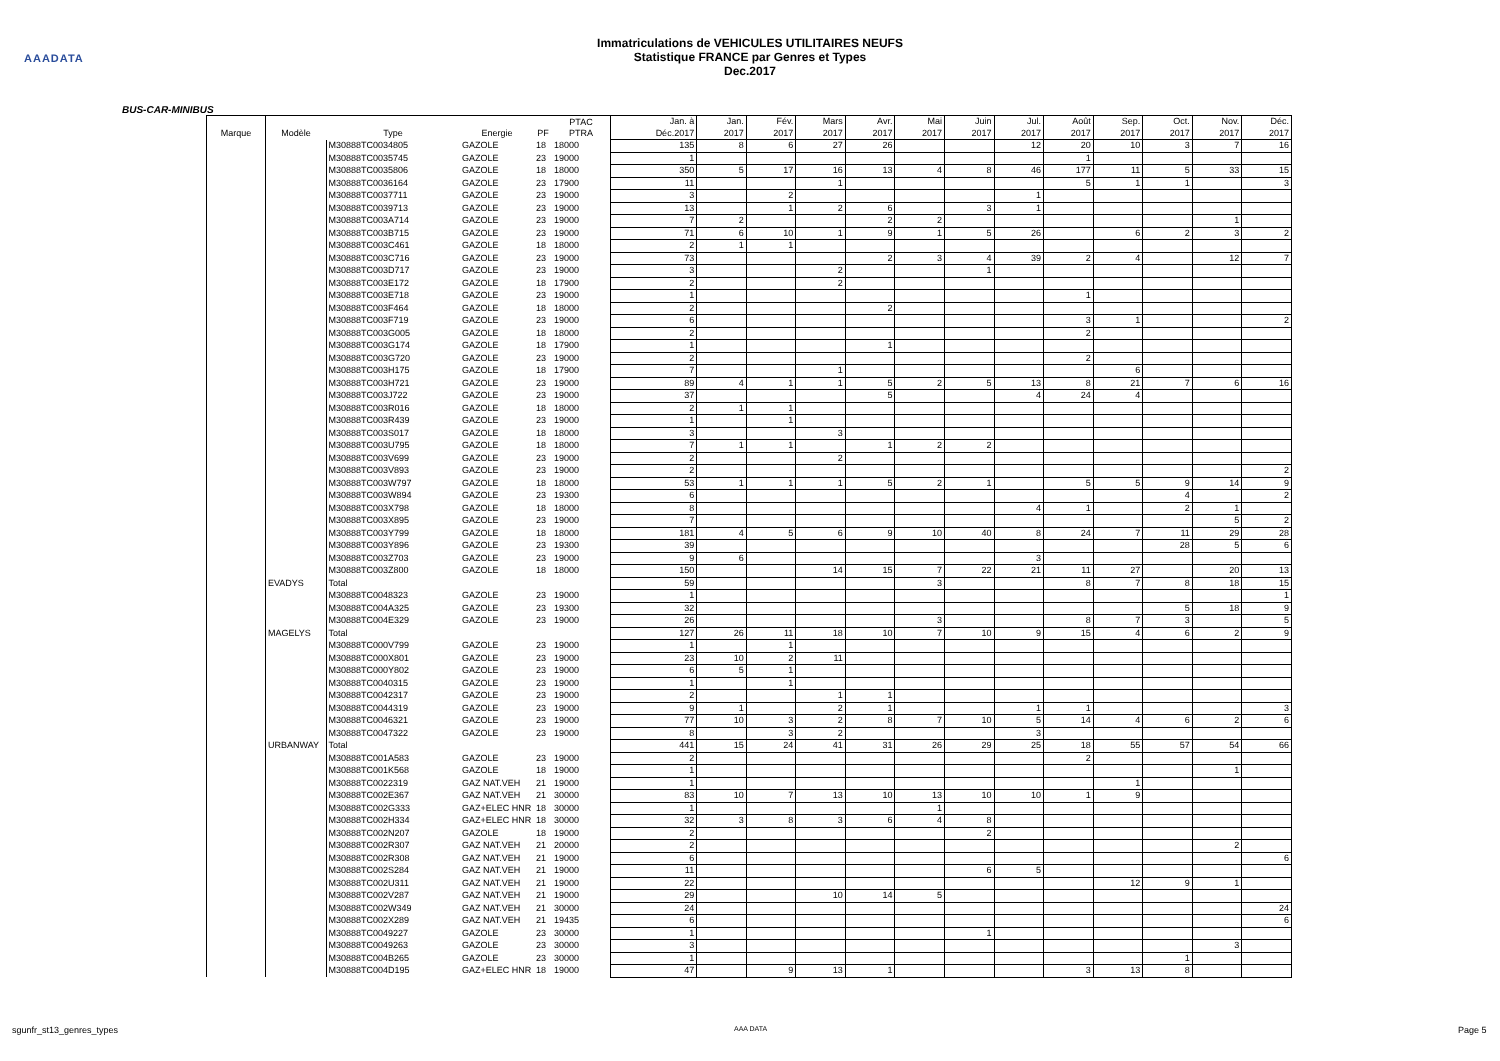AAADATA
Immatriculations de VEHICULES UTILITAIRES NEUFS
Statistique FRANCE par Genres et Types
Dec.2017
BUS-CAR-MINIBUS
| Marque | Modèle | Type | Energie | PF | PTAC PTRA | Jan. à Déc.2017 | Jan. 2017 | Fév. 2017 | Mars 2017 | Avr. 2017 | Mai 2017 | Juin 2017 | Jul. 2017 | Août 2017 | Sep. 2017 | Oct. 2017 | Nov. 2017 | Déc. 2017 |
| --- | --- | --- | --- | --- | --- | --- | --- | --- | --- | --- | --- | --- | --- | --- | --- | --- | --- | --- |
| | | M30888TC0034805 | GAZOLE | 18 | 18000 | 135 | 8 | 6 | 27 | 26 | | | 12 | 20 | 10 | 3 | 7 | 16 |
| | | M30888TC0035745 | GAZOLE | 23 | 19000 | 1 | | | | | | | | 1 | | | | |
| | | M30888TC0035806 | GAZOLE | 18 | 18000 | 350 | 5 | 17 | 16 | 13 | 4 | 8 | 46 | 177 | 11 | 5 | 33 | 15 |
| | | M30888TC0036164 | GAZOLE | 23 | 17900 | 11 | | | 1 | | | | | 5 | 1 | 1 | | 3 |
| | | M30888TC0037711 | GAZOLE | 23 | 19000 | 3 | | 2 | | | | | 1 | | | | | |
| | | M30888TC0039713 | GAZOLE | 23 | 19000 | 13 | | 1 | 2 | 6 | | 3 | 1 | | | | | |
| | | M30888TC003A714 | GAZOLE | 23 | 19000 | 7 | 2 | | | 2 | 2 | | | | | | 1 | |
| | | M30888TC003B715 | GAZOLE | 23 | 19000 | 71 | 6 | 10 | 1 | 9 | 1 | 5 | 26 | | 6 | 2 | 3 | 2 |
| | | M30888TC003C461 | GAZOLE | 18 | 18000 | 2 | 1 | 1 | | | | | | | | | | |
| | | M30888TC003C716 | GAZOLE | 23 | 19000 | 73 | | | | 2 | 3 | 4 | 39 | 2 | 4 | | 12 | 7 |
| | | M30888TC003D717 | GAZOLE | 23 | 19000 | 3 | | | 2 | | | 1 | | | | | | |
| | | M30888TC003E172 | GAZOLE | 18 | 17900 | 2 | | | 2 | | | | | | | | | |
| | | M30888TC003E718 | GAZOLE | 23 | 19000 | 1 | | | | | | | | 1 | | | | |
| | | M30888TC003F464 | GAZOLE | 18 | 18000 | 2 | | | | 2 | | | | | | | | |
| | | M30888TC003F719 | GAZOLE | 23 | 19000 | 6 | | | | | | | | 3 | 1 | | | 2 |
| | | M30888TC003G005 | GAZOLE | 18 | 18000 | 2 | | | | | | | | 2 | | | | |
| | | M30888TC003G174 | GAZOLE | 18 | 17900 | 1 | | | | 1 | | | | | | | | |
| | | M30888TC003G720 | GAZOLE | 23 | 19000 | 2 | | | | | | | | 2 | | | | |
| | | M30888TC003H175 | GAZOLE | 18 | 17900 | 7 | | | 1 | | | | | | 6 | | | |
| | | M30888TC003H721 | GAZOLE | 23 | 19000 | 89 | 4 | 1 | 1 | 5 | 2 | 5 | 13 | 8 | 21 | 7 | 6 | 16 |
| | | M30888TC003J722 | GAZOLE | 23 | 19000 | 37 | | | | 5 | | | 4 | 24 | 4 | | | |
| | | M30888TC003R016 | GAZOLE | 18 | 18000 | 2 | 1 | 1 | | | | | | | | | | |
| | | M30888TC003R439 | GAZOLE | 23 | 19000 | 1 | | 1 | | | | | | | | | | |
| | | M30888TC003S017 | GAZOLE | 18 | 18000 | 3 | | | 3 | | | | | | | | | |
| | | M30888TC003U795 | GAZOLE | 18 | 18000 | 7 | 1 | 1 | | 1 | 2 | 2 | | | | | | |
| | | M30888TC003V699 | GAZOLE | 23 | 19000 | 2 | | | 2 | | | | | | | | | |
| | | M30888TC003V893 | GAZOLE | 23 | 19000 | 2 | | | | | | | | | | | | 2 |
| | | M30888TC003W797 | GAZOLE | 18 | 18000 | 53 | 1 | 1 | 1 | 5 | 2 | 1 | | 5 | 5 | 9 | 14 | 9 |
| | | M30888TC003W894 | GAZOLE | 23 | 19300 | 6 | | | | | | | | | | 4 | | 2 |
| | | M30888TC003X798 | GAZOLE | 18 | 18000 | 8 | | | | | | | 4 | 1 | | 2 | 1 | |
| | | M30888TC003X895 | GAZOLE | 23 | 19000 | 7 | | | | | | | | | | | 5 | 2 |
| | | M30888TC003Y799 | GAZOLE | 18 | 18000 | 181 | 4 | 5 | 6 | 9 | 10 | 40 | 8 | 24 | 7 | 11 | 29 | 28 |
| | | M30888TC003Y896 | GAZOLE | 23 | 19300 | 39 | | | | | | | | | | 28 | 5 | 6 |
| | | M30888TC003Z703 | GAZOLE | 23 | 19000 | 9 | 6 | | | | | | 3 | | | | | |
| | | M30888TC003Z800 | GAZOLE | 18 | 18000 | 150 | | | 14 | 15 | 7 | 22 | 21 | 11 | 27 | | 20 | 13 |
| | EVADYS | Total | | | | 59 | | | | | 3 | | | 8 | 7 | 8 | 18 | 15 |
| | | M30888TC0048323 | GAZOLE | 23 | 19000 | 1 | | | | | | | | | | | | 1 |
| | | M30888TC004A325 | GAZOLE | 23 | 19300 | 32 | | | | | | | | | | 5 | 18 | 9 |
| | | M30888TC004E329 | GAZOLE | 23 | 19000 | 26 | | | | | 3 | | | 8 | 7 | 3 | | 5 |
| | MAGELYS | Total | | | | 127 | 26 | 11 | 18 | 10 | 7 | 10 | 9 | 15 | 4 | 6 | 2 | 9 |
| | | M30888TC000V799 | GAZOLE | 23 | 19000 | 1 | | 1 | | | | | | | | | | |
| | | M30888TC000X801 | GAZOLE | 23 | 19000 | 23 | 10 | 2 | 11 | | | | | | | | | |
| | | M30888TC000Y802 | GAZOLE | 23 | 19000 | 6 | 5 | 1 | | | | | | | | | | |
| | | M30888TC0040315 | GAZOLE | 23 | 19000 | 1 | | 1 | | | | | | | | | | |
| | | M30888TC0042317 | GAZOLE | 23 | 19000 | 2 | | | 1 | 1 | | | | | | | | |
| | | M30888TC0044319 | GAZOLE | 23 | 19000 | 9 | 1 | | 2 | 1 | | | 1 | 1 | | | | 3 |
| | | M30888TC0046321 | GAZOLE | 23 | 19000 | 77 | 10 | 3 | 2 | 8 | 7 | 10 | 5 | 14 | 4 | 6 | 2 | 6 |
| | | M30888TC0047322 | GAZOLE | 23 | 19000 | 8 | | 3 | 2 | | | | 3 | | | | | |
| | URBANWAY | Total | | | | 441 | 15 | 24 | 41 | 31 | 26 | 29 | 25 | 18 | 55 | 57 | 54 | 66 |
| | | M30888TC001A583 | GAZOLE | 23 | 19000 | 2 | | | | | | | | 2 | | | | |
| | | M30888TC001K568 | GAZOLE | 18 | 19000 | 1 | | | | | | | | | | | 1 | |
| | | M30888TC0022319 | GAZ NAT.VEH | 21 | 19000 | 1 | | | | | | | | | 1 | | | |
| | | M30888TC002E367 | GAZ NAT.VEH | 21 | 30000 | 83 | 10 | 7 | 13 | 10 | 13 | 10 | 10 | 1 | 9 | | | |
| | | M30888TC002G333 | GAZ+ELEC HNR | 18 | 30000 | 1 | | | | | 1 | | | | | | | |
| | | M30888TC002H334 | GAZ+ELEC HNR | 18 | 30000 | 32 | 3 | 8 | 3 | 6 | 4 | 8 | | | | | | |
| | | M30888TC002N207 | GAZOLE | 18 | 19000 | 2 | | | | | | 2 | | | | | | |
| | | M30888TC002R307 | GAZ NAT.VEH | 21 | 20000 | 2 | | | | | | | | | | | 2 | |
| | | M30888TC002R308 | GAZ NAT.VEH | 21 | 19000 | 6 | | | | | | | | | | | | 6 |
| | | M30888TC002S284 | GAZ NAT.VEH | 21 | 19000 | 11 | | | | | | 6 | 5 | | | | | |
| | | M30888TC002U311 | GAZ NAT.VEH | 21 | 19000 | 22 | | | | | | | | | 12 | 9 | 1 | |
| | | M30888TC002V287 | GAZ NAT.VEH | 21 | 19000 | 29 | | | 10 | 14 | 5 | | | | | | | |
| | | M30888TC002W349 | GAZ NAT.VEH | 21 | 30000 | 24 | | | | | | | | | | | | 24 |
| | | M30888TC002X289 | GAZ NAT.VEH | 21 | 19435 | 6 | | | | | | | | | | | | 6 |
| | | M30888TC0049227 | GAZOLE | 23 | 30000 | 1 | | | | | | 1 | | | | | | |
| | | M30888TC0049263 | GAZOLE | 23 | 30000 | 3 | | | | | | | | | | | 3 | |
| | | M30888TC004B265 | GAZOLE | 23 | 30000 | 1 | | | | | | | | | | 1 | | |
| | | M30888TC004D195 | GAZ+ELEC HNR | 18 | 19000 | 47 | | 9 | 13 | 1 | | | | 3 | 13 | 8 | | |
sgunfr_st13_genres_types AAA DATA Page 5